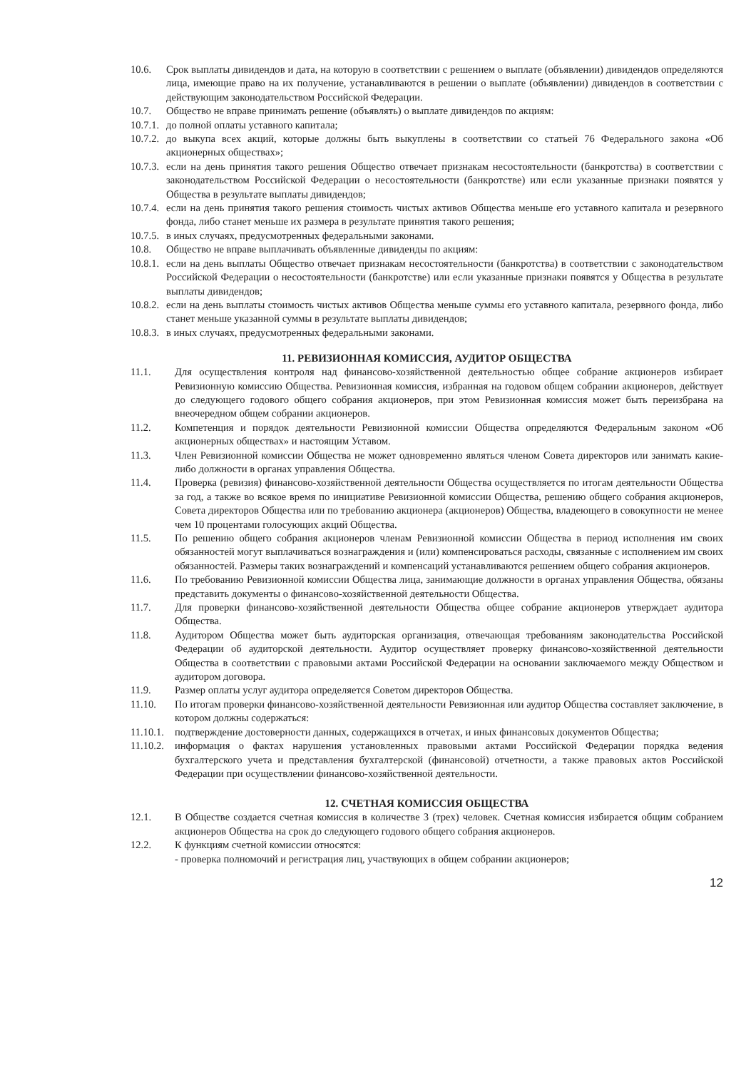10.6. Срок выплаты дивидендов и дата, на которую в соответствии с решением о выплате (объявлении) дивидендов определяются лица, имеющие право на их получение, устанавливаются в решении о выплате (объявлении) дивидендов в соответствии с действующим законодательством Российской Федерации.
10.7. Общество не вправе принимать решение (объявлять) о выплате дивидендов по акциям:
10.7.1.
до полной оплаты уставного капитала;
10.7.2.
до выкупа всех акций, которые должны быть выкуплены в соответствии со статьей 76 Федерального закона «Об акционерных обществах»;
10.7.3.
если на день принятия такого решения Общество отвечает признакам несостоятельности (банкротства) в соответствии с законодательством Российской Федерации о несостоятельности (банкротстве) или если указанные признаки появятся у Общества в результате выплаты дивидендов;
10.7.4.
если на день принятия такого решения стоимость чистых активов Общества меньше его уставного капитала и резервного фонда, либо станет меньше их размера в результате принятия такого решения;
10.7.5.
в иных случаях, предусмотренных федеральными законами.
10.8. Общество не вправе выплачивать объявленные дивиденды по акциям:
10.8.1.
если на день выплаты Общество отвечает признакам несостоятельности (банкротства) в соответствии с законодательством Российской Федерации о несостоятельности (банкротстве) или если указанные признаки появятся у Общества в результате выплаты дивидендов;
10.8.2.
если на день выплаты стоимость чистых активов Общества меньше суммы его уставного капитала, резервного фонда, либо станет меньше указанной суммы в результате выплаты дивидендов;
10.8.3.
в иных случаях, предусмотренных федеральными законами.
11. РЕВИЗИОННАЯ КОМИССИЯ, АУДИТОР ОБЩЕСТВА
11.1. Для осуществления контроля над финансово-хозяйственной деятельностью общее собрание акционеров избирает Ревизионную комиссию Общества. Ревизионная комиссия, избранная на годовом общем собрании акционеров, действует до следующего годового общего собрания акционеров, при этом Ревизионная комиссия может быть переизбрана на внеочередном общем собрании акционеров.
11.2. Компетенция и порядок деятельности Ревизионной комиссии Общества определяются Федеральным законом «Об акционерных обществах» и настоящим Уставом.
11.3. Член Ревизионной комиссии Общества не может одновременно являться членом Совета директоров или занимать какие-либо должности в органах управления Общества.
11.4. Проверка (ревизия) финансово-хозяйственной деятельности Общества осуществляется по итогам деятельности Общества за год, а также во всякое время по инициативе Ревизионной комиссии Общества, решению общего собрания акционеров, Совета директоров Общества или по требованию акционера (акционеров) Общества, владеющего в совокупности не менее чем 10 процентами голосующих акций Общества.
11.5. По решению общего собрания акционеров членам Ревизионной комиссии Общества в период исполнения им своих обязанностей могут выплачиваться вознаграждения и (или) компенсироваться расходы, связанные с исполнением им своих обязанностей. Размеры таких вознаграждений и компенсаций устанавливаются решением общего собрания акционеров.
11.6. По требованию Ревизионной комиссии Общества лица, занимающие должности в органах управления Общества, обязаны представить документы о финансово-хозяйственной деятельности Общества.
11.7. Для проверки финансово-хозяйственной деятельности Общества общее собрание акционеров утверждает аудитора Общества.
11.8. Аудитором Общества может быть аудиторская организация, отвечающая требованиям законодательства Российской Федерации об аудиторской деятельности. Аудитор осуществляет проверку финансово-хозяйственной деятельности Общества в соответствии с правовыми актами Российской Федерации на основании заключаемого между Обществом и аудитором договора.
11.9. Размер оплаты услуг аудитора определяется Советом директоров Общества.
11.10. По итогам проверки финансово-хозяйственной деятельности Ревизионная или аудитор Общества составляет заключение, в котором должны содержаться:
11.10.1.
подтверждение достоверности данных, содержащихся в отчетах, и иных финансовых документов Общества;
11.10.2.
информация о фактах нарушения установленных правовыми актами Российской Федерации порядка ведения бухгалтерского учета и представления бухгалтерской (финансовой) отчетности, а также правовых актов Российской Федерации при осуществлении финансово-хозяйственной деятельности.
12. СЧЕТНАЯ КОМИССИЯ ОБЩЕСТВА
12.1. В Обществе создается счетная комиссия в количестве 3 (трех) человек. Счетная комиссия избирается общим собранием акционеров Общества на срок до следующего годового общего собрания акционеров.
12.2. К функциям счетной комиссии относятся:
- проверка полномочий и регистрация лиц, участвующих в общем собрании акционеров;
12